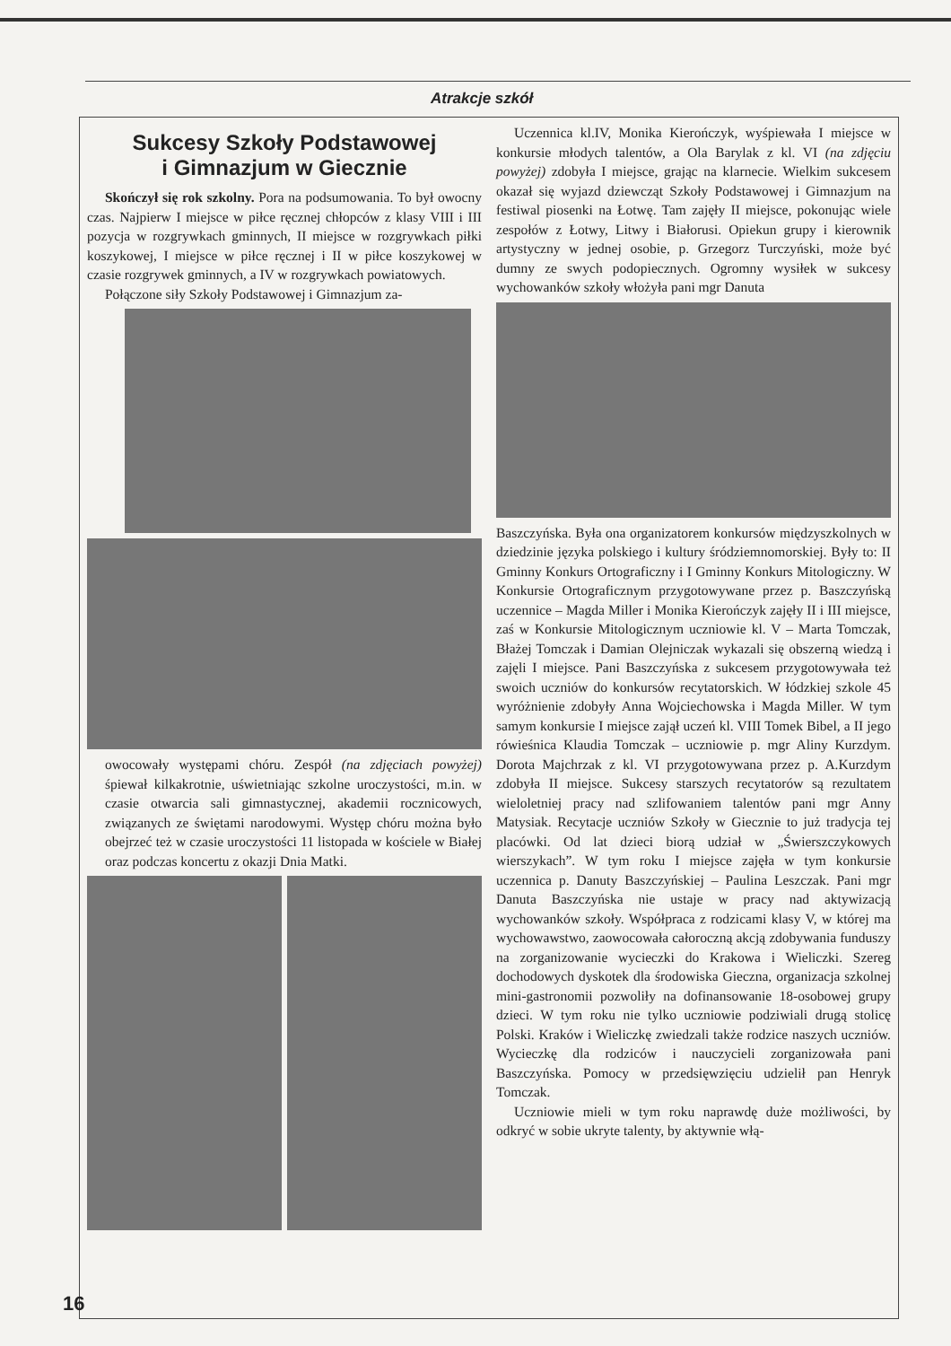Atrakcje szkół
Sukcesy Szkoły Podstawowej
i Gimnazjum w Giecznie
Skończył się rok szkolny. Pora na podsumowania. To był owocny czas. Najpierw I miejsce w piłce ręcznej chłopców z klasy VIII i III pozycja w rozgrywkach gminnych, II miejsce w rozgrywkach piłki koszykowej, I miejsce w piłce ręcznej i II w piłce koszykowej w czasie rozgrywek gminnych, a IV w rozgrywkach powiatowych.
Połączone siły Szkoły Podstawowej i Gimnazjum za-
owocowały występami chóru. Zespół (na zdjęciach powyżej) śpiewał kilkakrotnie, uświetniając szkolne uroczystości, m.in. w czasie otwarcia sali gimnastycznej, akademii rocznicowych, związanych ze świętami narodowymi. Występ chóru można było obejrzeć też w czasie uroczystości 11 listopada w kościele w Białej oraz podczas koncertu z okazji Dnia Matki.
Uczennica kl.IV, Monika Kierończyk, wyśpiewała I miejsce w konkursie młodych talentów, a Ola Barylak z kl. VI (na zdjęciu powyżej) zdobyła I miejsce, grając na klarnecie. Wielkim sukcesem okazał się wyjazd dziewcząt Szkoły Podstawowej i Gimnazjum na festiwal piosenki na Łotwę. Tam zajęły II miejsce, pokonując wiele zespołów z Łotwy, Litwy i Białorusi. Opiekun grupy i kierownik artystyczny w jednej osobie, p. Grzegorz Turczyński, może być dumny ze swych podopiecznych. Ogromny wysiłek w sukcesy wychowanków szkoły włożyła pani mgr Danuta
Baszczyńska. Była ona organizatorem konkursów międzyszkolnych w dziedzinie języka polskiego i kultury śródziemnomorskiej. Były to: II Gminny Konkurs Ortograficzny i I Gminny Konkurs Mitologiczny. W Konkursie Ortograficznym przygotowywane przez p. Baszczyńską uczennice – Magda Miller i Monika Kierończyk zajęły II i III miejsce, zaś w Konkursie Mitologicznym uczniowie kl. V – Marta Tomczak, Błażej Tomczak i Damian Olejniczak wykazali się obszerną wiedzą i zajęli I miejsce. Pani Baszczyńska z sukcesem przygotowywała też swoich uczniów do konkursów recytatorskich. W łódzkiej szkole 45 wyróżnienie zdobyły Anna Wojciechowska i Magda Miller. W tym samym konkursie I miejsce zajął uczeń kl. VIII Tomek Bibel, a II jego rówieśnica Klaudia Tomczak – uczniowie p. mgr Aliny Kurzdym. Dorota Majchrzak z kl. VI przygotowywana przez p. A.Kurzdym zdobyła II miejsce. Sukcesy starszych recytatorów są rezultatem wieloletniej pracy nad szlifowaniem talentów pani mgr Anny Matysiak. Recytacje uczniów Szkoły w Giecznie to już tradycja tej placówki. Od lat dzieci biorą udział w „Świerszczykowych wierszykach”. W tym roku I miejsce zajęła w tym konkursie uczennica p. Danuty Baszczyńskiej – Paulina Leszczak. Pani mgr Danuta Baszczyńska nie ustaje w pracy nad aktywizacją wychowanków szkoły. Współpraca z rodzicami klasy V, w której ma wychowawstwo, zaowocowała całoroczną akcją zdobywania funduszy na zorganizowanie wycieczki do Krakowa i Wieliczki. Szereg dochodowych dyskotek dla środowiska Gieczna, organizacja szkolnej mini-gastronomii pozwoliły na dofinansowanie 18-osobowej grupy dzieci. W tym roku nie tylko uczniowie podziwiali drugą stolicę Polski. Kraków i Wieliczkę zwiedzali także rodzice naszych uczniów. Wycieczkę dla rodziców i nauczycieli zorganizowała pani Baszczyńska. Pomocy w przedsięwzięciu udzielił pan Henryk Tomczak.
Uczniowie mieli w tym roku naprawdę duże możliwości, by odkryć w sobie ukryte talenty, by aktywnie włą-
16